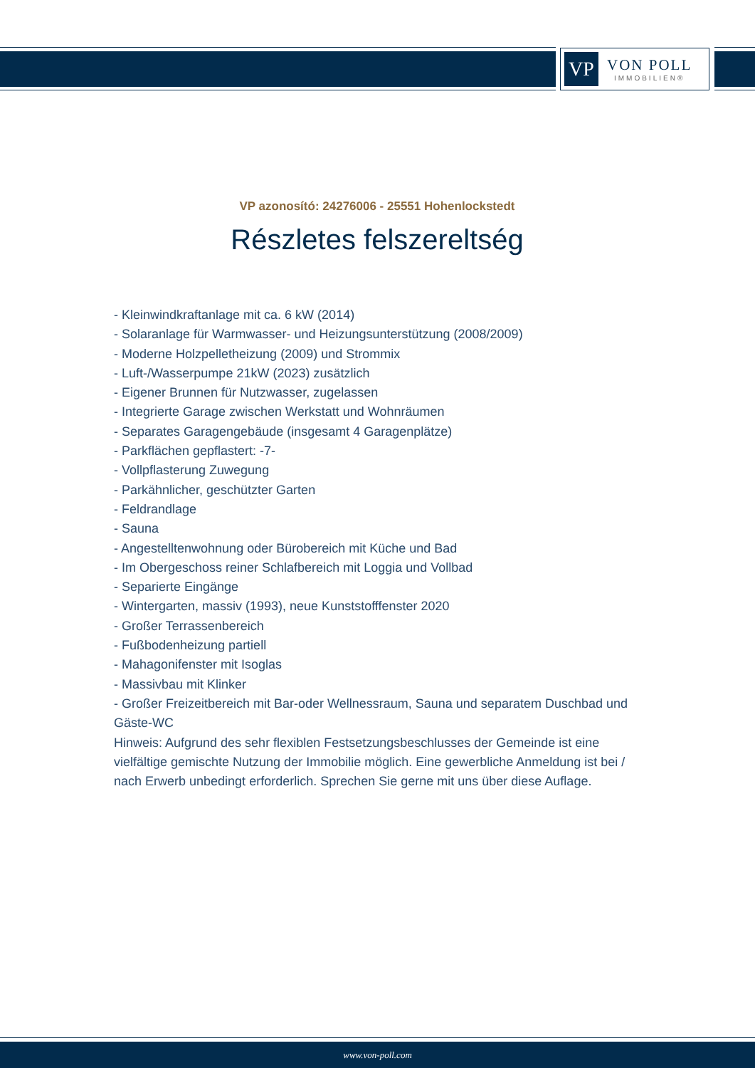VP
VON POLL
IMMOBILIEN®
VP azonosító: 24276006 - 25551 Hohenlockstedt
Részletes felszereltség
- Kleinwindkraftanlage mit ca. 6 kW (2014)
- Solaranlage für Warmwasser- und Heizungsunterstützung (2008/2009)
- Moderne Holzpelletheizung (2009) und Strommix
- Luft-/Wasserpumpe 21kW (2023) zusätzlich
- Eigener Brunnen für Nutzwasser, zugelassen
- Integrierte Garage zwischen Werkstatt und Wohnräumen
- Separates Garagengebäude (insgesamt 4 Garagenplätze)
- Parkflächen gepflastert: -7-
- Vollpflasterung Zuwegung
- Parkähnlicher, geschützter Garten
- Feldrandlage
- Sauna
- Angestelltenwohnung oder Bürobereich mit Küche und Bad
- Im Obergeschoss reiner Schlafbereich mit Loggia und Vollbad
- Separierte Eingänge
- Wintergarten, massiv (1993), neue Kunststofffenster 2020
- Großer Terrassenbereich
- Fußbodenheizung partiell
- Mahagonifenster mit Isoglas
- Massivbau mit Klinker
- Großer Freizeitbereich mit Bar-oder Wellnessraum, Sauna und separatem Duschbad und Gäste-WC
Hinweis: Aufgrund des sehr flexiblen Festsetzungsbeschlusses der Gemeinde ist eine vielfältige gemischte Nutzung der Immobilie möglich. Eine gewerbliche Anmeldung ist bei / nach Erwerb unbedingt erforderlich. Sprechen Sie gerne mit uns über diese Auflage.
www.von-poll.com